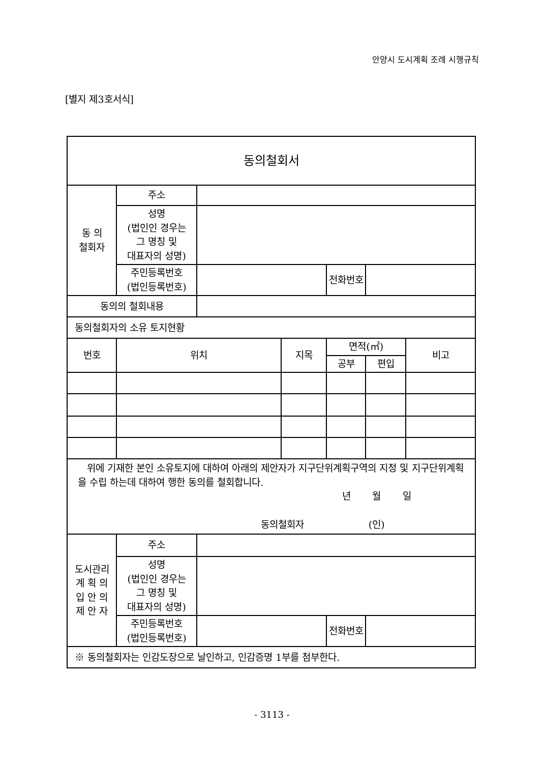안양시 도시계획 조례 시행규칙
[별지 제3호서식]
| 동의철회서 | | | | | | |
| 동 의 철회자 | 주소 | | | | | |
| | 성명 (법인인 경우는 그 명칭 및 대표자의 성명) | | | | | |
| | 주민등록번호 (법인등록번호) | | | 전화번호 | | |
| 동의의 철회내용 | | | | | | |
| 동의철회자의 소유 토지현황 | | | | | | |
| 번호 | 위치 | | 지목 | 면적(㎡) | | 비고 |
| | | | | 공부 | 편입 | |
| 위에 기재한 본인 소유토지에 대하여 아래의 제안자가 지구단위계획구역의 지정 및 지구단위계획을 수립 하는데 대하여 행한 동의를 철회합니다. 년 월 일 동의철회자 (인) | | | | | | |
| 도시관리 계 획 의 입 안 의 제 안 자 | 주소 | | | | | |
| | 성명 (법인인 경우는 그 명칭 및 대표자의 성명) | | | | | |
| | 주민등록번호 (법인등록번호) | | | 전화번호 | | |
| ※ 동의철회자는 인감도장으로 날인하고, 인감증명 1부를 첨부한다. | | | | | | |
- 3113 -